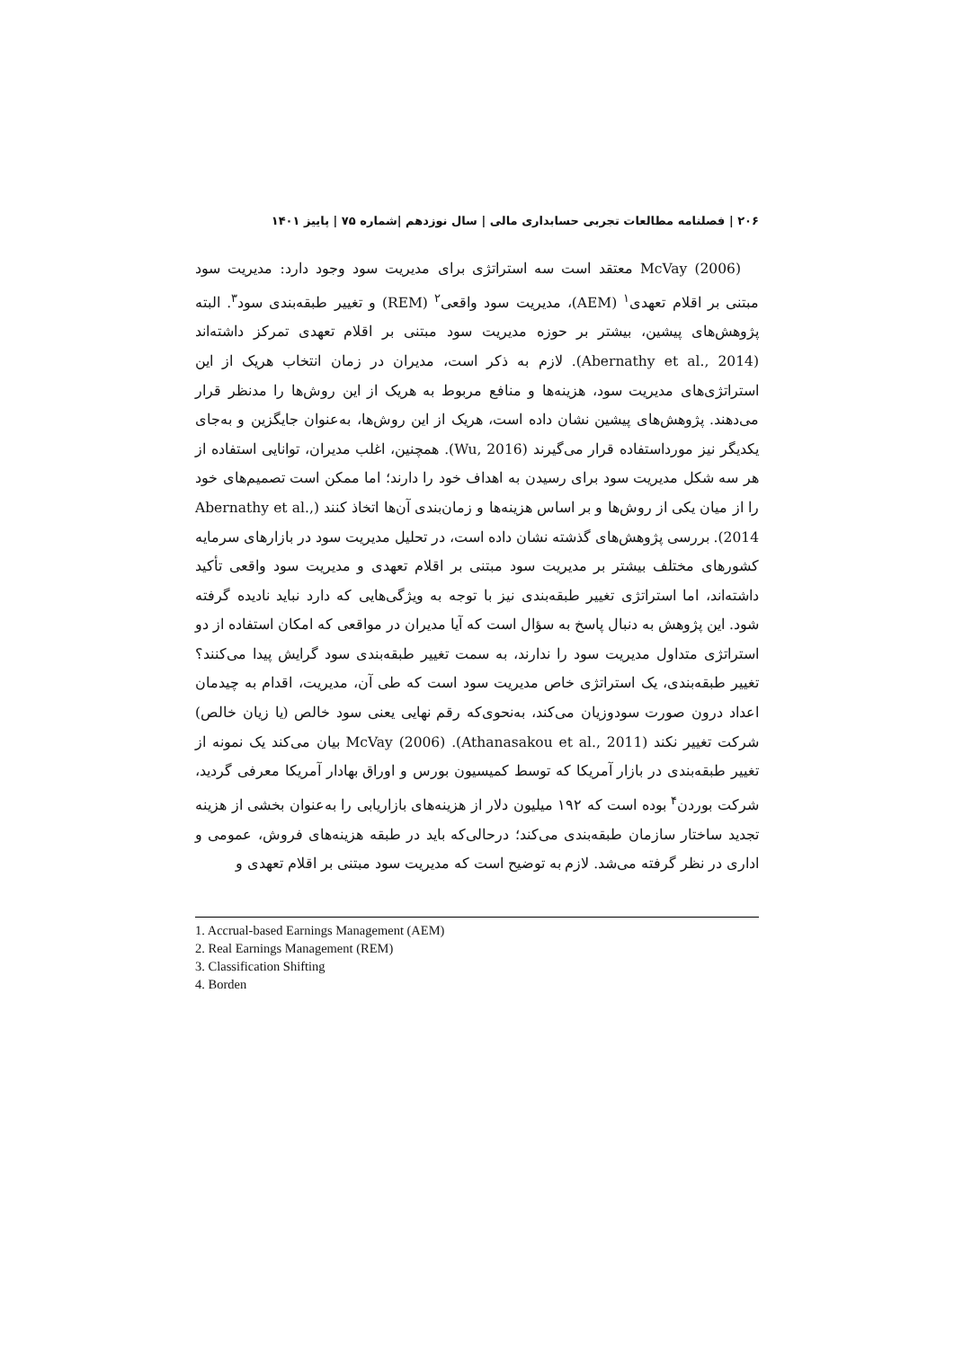۲۰۶ | فصلنامه مطالعات تجربی حسابداری مالی | سال نوزدهم |شماره ۷۵ | پاییز ۱۴۰۱
McVay (2006) معتقد است سه استراتژی برای مدیریت سود وجود دارد: مدیریت سود مبتنی بر اقلام تعهدی<sup>۱</sup> (AEM)، مدیریت سود واقعی<sup>۲</sup> (REM) و تغییر طبقه‌بندی سود<sup>۳</sup>. البته پژوهش‌های پیشین، بیشتر بر حوزه مدیریت سود مبتنی بر اقلام تعهدی تمرکز داشته‌اند (Abernathy et al., 2014). لازم به ذکر است، مدیران در زمان انتخاب هریک از این استراتژی‌های مدیریت سود، هزینه‌ها و منافع مربوط به هریک از این روش‌ها را مدنظر قرار می‌دهند. پژوهش‌های پیشین نشان داده است، هریک از این روش‌ها، به‌عنوان جایگزین و به‌جای یکدیگر نیز مورداستفاده قرار می‌گیرند (Wu, 2016). همچنین، اغلب مدیران، توانایی استفاده از هر سه شکل مدیریت سود برای رسیدن به اهداف خود را دارند؛ اما ممکن است تصمیم‌های خود را از میان یکی از روش‌ها و بر اساس هزینه‌ها و زمان‌بندی آن‌ها اتخاذ کنند (Abernathy et al., 2014). بررسی پژوهش‌های گذشته نشان داده است، در تحلیل مدیریت سود در بازارهای سرمایه کشورهای مختلف بیشتر بر مدیریت سود مبتنی بر اقلام تعهدی و مدیریت سود واقعی تأکید داشته‌اند، اما استراتژی تغییر طبقه‌بندی نیز با توجه به ویژگی‌هایی که دارد نباید نادیده گرفته شود. این پژوهش به دنبال پاسخ به سؤال است که آیا مدیران در مواقعی که امکان استفاده از دو استراتژی متداول مدیریت سود را ندارند، به سمت تغییر طبقه‌بندی سود گرایش پیدا می‌کنند؟ تغییر طبقه‌بندی، یک استراتژی خاص مدیریت سود است که طی آن، مدیریت، اقدام به چیدمان اعداد درون صورت سودوزیان می‌کند، به‌نحوی‌که رقم نهایی یعنی سود خالص (یا زیان خالص) شرکت تغییر نکند (Athanasakou et al., 2011). McVay (2006) بیان می‌کند یک نمونه از تغییر طبقه‌بندی در بازار آمریکا که توسط کمیسیون بورس و اوراق بهادار آمریکا معرفی گردید، شرکت بوردن<sup>۴</sup> بوده است که ۱۹۲ میلیون دلار از هزینه‌های بازاریابی را به‌عنوان بخشی از هزینه تجدید ساختار سازمان طبقه‌بندی می‌کند؛ درحالی‌که باید در طبقه هزینه‌های فروش، عمومی و اداری در نظر گرفته می‌شد. لازم به توضیح است که مدیریت سود مبتنی بر اقلام تعهدی و
1. Accrual-based Earnings Management (AEM)
2. Real Earnings Management (REM)
3. Classification Shifting
4. Borden